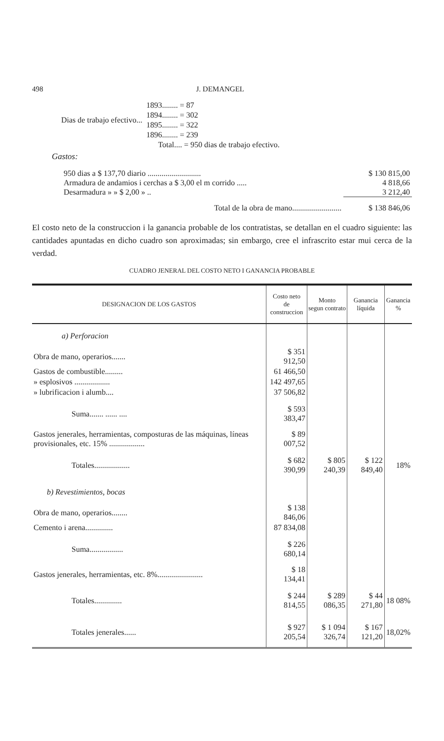498 J. DEMANGEL
| Dias de trabajo efectivo... | 1893........ = 87 |
| | 1894........ = 302 |
| | 1895........ = 322 |
| | 1896........ = 239 |
| | Total.... = 950 dias de trabajo efectivo. |
Gastos:
| 950 dias a $ 137,70 diario ........................... | $ 130 815,00 |
| Armadura de andamios i cerchas a $ 3,00 el m corrido ..... | 4 818,66 |
| Desarmadura » » $ 2,00 » .. | 3 212,40 |
| Total de la obra de mano......................... | $ 138 846,06 |
El costo neto de la construccion i la ganancia probable de los contratistas, se detallan en el cuadro siguiente: las cantidades apuntadas en dicho cuadro son aproximadas; sin embargo, cree el infrascrito estar mui cerca de la verdad.
CUADRO JENERAL DEL COSTO NETO I GANANCIA PROBABLE
| DESIGNACION DE LOS GASTOS | Costo neto de construccion | Monto segun contrato | Ganancia líquida | Ganancia % |
| --- | --- | --- | --- | --- |
| a) Perforacion | | | | |
| Obra de mano, operarios....... | $ 351 912,50 | | | |
| Gastos de combustible......... | 61 466,50 | | | |
| » esplosivos .................. | 142 497,65 | | | |
| » lubrificacion i alumb.... | 37 506,82 | | | |
| Suma....... ...... .... | $ 593 383,47 | | | |
| Gastos jenerales, herramientas, composturas de las máquinas, líneas provisionales, etc. 15% .................. | $ 89 007,52 | | | |
| Totales.................. | $ 682 390,99 | $ 805 240,39 | $ 122 849,40 | 18% |
| b) Revestimientos, bocas | | | | |
| Obra de mano, operarios........ | $ 138 846,06 | | | |
| Cemento i arena.............. | 87 834,08 | | | |
| Suma................. | $ 226 680,14 | | | |
| Gastos jenerales, herramientas, etc. 8%....................... | $ 18 134,41 | | | |
| Totales.............. | $ 244 814,55 | $ 289 086,35 | $ 44 271,80 | 18 08% |
| Totales jenerales...... | $ 927 205,54 | $ 1 094 326,74 | $ 167 121,20 | 18,02% |